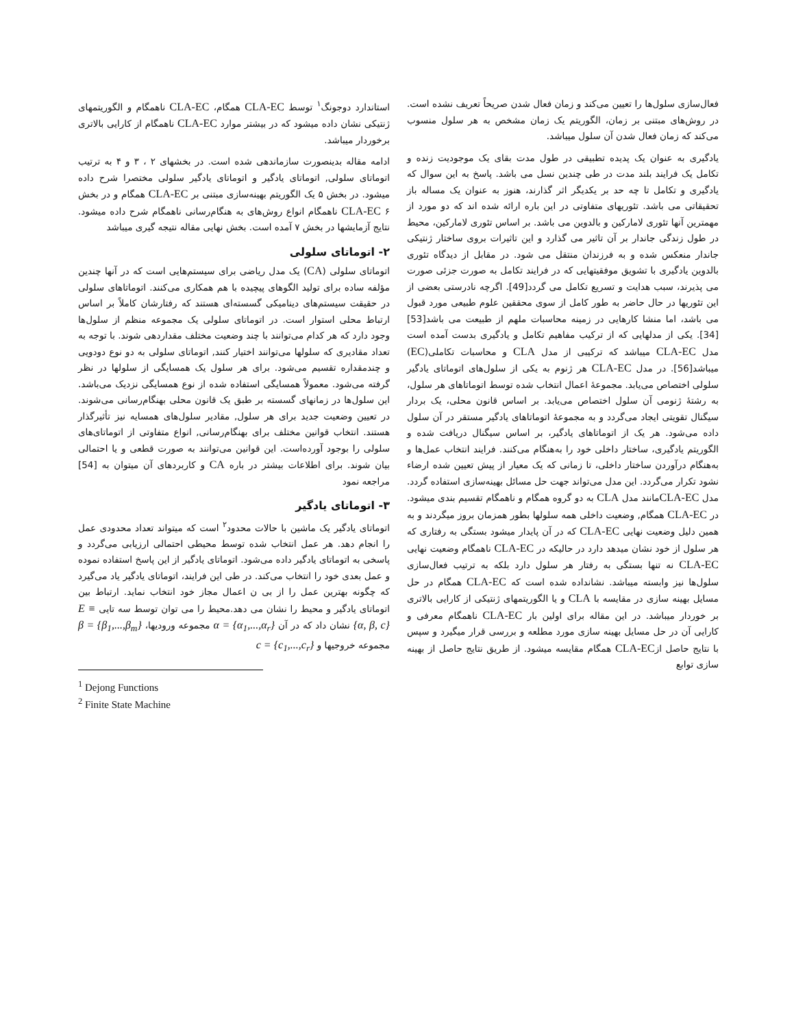فعال‌سازی سلول‌ها را تعیین می‌کند و زمان فعال شدن صریحاً تعریف نشده است. در روش‌های مبتنی بر زمان، الگوریتم یک زمان مشخص به هر سلول منسوب می‌کند که زمان فعال شدن آن سلول میباشد.
یادگیری به عنوان یک پدیده تطبیقی در طول مدت بقای یک موجودیت زنده و تکامل یک فرایند بلند مدت در طی چندین نسل می باشد. پاسخ به این سوال که یادگیری و تکامل تا چه حد بر یکدیگر اثر گذارند، هنوز به عنوان یک مساله باز تحقیقاتی می باشد. تئوریهای متفاوتی در این باره ارائه شده اند که دو مورد از مهمترین آنها تئوری لامارکین و بالدوین می باشد. بر اساس تئوری لامارکین، محیط در طول زندگی جاندار بر آن تاثیر می گذارد و این تاثیرات بروی ساختار ژنتیکی جاندار منعکس شده و به فرزندان منتقل می شود. در مقابل از دیدگاه تئوری بالدوین یادگیری با تشویق موفقیتهایی که در فرایند تکامل به صورت جزئی صورت می پذیرند، سبب هدایت و تسریع تکامل می گردد[49]. اگرچه نادرستی بعضی از این تئوریها در حال حاضر به طور کامل از سوی محققین علوم طبیعی مورد قبول می باشد، اما منشا کارهایی در زمینه محاسبات ملهم از طبیعت می باشد[53][34]. یکی از مدلهایی که از ترکیب مفاهیم تکامل و یادگیری بدست آمده است مدل CLA-EC میباشد که ترکیبی از مدل CLA و محاسبات تکاملی(EC) میباشد[56]. در مدل CLA-EC هر ژنوم به یکی از سلول‌های اتوماتای یادگیر سلولی اختصاص می‌یابد. مجموعهٔ اعمال انتخاب شده توسط اتوماتاهای هر سلول، به رشتهٔ ژنومی آن سلول اختصاص می‌یابد. بر اساس قانون محلی، یک بردار سیگنال تقویتی ایجاد می‌گردد و به مجموعهٔ اتوماتاهای یادگیر مستقر در آن سلول داده می‌شود. هر یک از اتوماتاهای یادگیر، بر اساس سیگنال دریافت شده و الگوریتم یادگیری، ساختار داخلی خود را به‌هنگام می‌کنند. فرایند انتخاب عمل‌ها و به‌هنگام درآوردن ساختار داخلی، تا زمانی که یک معیار از پیش تعیین شده ارضاء نشود تکرار می‌گردد. این مدل می‌تواند جهت حل مسائل بهینه‌سازی استفاده گردد. مدل CLA-ECمانند مدل CLA به دو گروه همگام و ناهمگام تقسیم بندی میشود. در CLA-EC همگام, وضعیت داخلی همه سلولها بطور همزمان بروز میگردند و به همین دلیل وضعیت نهایی CLA-EC که در آن پایدار میشود بستگی به رفتاری که هر سلول از خود نشان میدهد دارد در حالیکه در CLA-EC ناهمگام وضعیت نهایی CLA-EC نه تنها بستگی به رفتار هر سلول دارد بلکه به ترتیب فعال‌سازی سلول‌ها نیز وابسته میباشد. نشانداده شده است که CLA-EC همگام در حل مسایل بهینه سازی در مقایسه با CLA و یا الگوریتمهای ژنتیکی از کارایی بالاتری بر خوردار میباشد. در این مقاله برای اولین بار CLA-EC ناهمگام معرفی و کارایی آن در حل مسایل بهینه سازی مورد مطلعه و بررسی قرار میگیرد و سپس با نتایج حاصل ازCLA-EC همگام مقایسه میشود. از طریق نتایج حاصل از بهینه سازی توابع
استاندارد دوجونگ<sup>۱</sup> توسط CLA-EC همگام، CLA-EC ناهمگام و الگوریتمهای ژنتیکی نشان داده میشود که در بیشتر موارد CLA-EC ناهمگام از کارایی بالاتری برخوردار میباشد.
ادامه مقاله بدینصورت سازماندهی شده است. در بخشهای ۲ ، ۳ و ۴ به ترتیب اتوماتای سلولی, اتوماتای یادگیر و اتوماتای یادگیر سلولی مختصرا شرح داده میشود. در بخش ۵ یک الگوریتم بهینه‌سازی مبتنی بر CLA-EC همگام و در بخش ۶ CLA-EC ناهمگام انواع روش‌های به هنگام‌رسانی ناهمگام شرح داده میشود. نتایج آزمایشها در بخش ۷ آمده است. بخش نهایی مقاله نتیجه گیری میباشد
۲- اتوماتای سلولی
اتوماتای سلولی (CA) یک مدل ریاضی برای سیستم‌هایی است که در آنها چندین مؤلفه ساده برای تولید الگوهای پیچیده با هم همکاری می‌کنند. اتوماتاهای سلولی در حقیقت سیستم‌های دینامیکی گسسته‌ای هستند که رفتارشان کاملاً بر اساس ارتباط محلی استوار است. در اتوماتای سلولی یک مجموعه منظم از سلول‌ها وجود دارد که هر کدام می‌توانند با چند وضعیت مختلف مقداردهی شوند. با توجه به تعداد مقادیری که سلولها می‌توانند اختیار کنند, اتوماتای سلولی به دو نوع دودویی و چندمقداره تقسیم می‌شود. برای هر سلول یک همسایگی از سلولها در نظر گرفته می‌شود. معمولاً همسایگی استفاده شده از نوع همسایگی نزدیک می‌باشد. این سلول‌ها در زمانهای گسسته بر طبق یک قانون محلی بهنگام‌رسانی می‌شوند. در تعیین وضعیت جدید برای هر سلول, مقادیر سلول‌های همسایه نیز تأثیرگذار هستند. انتخاب قوانین مختلف برای بهنگام‌رسانی, انواع متفاوتی از اتوماتای‌های سلولی را بوجود آورده‌است. این قوانین می‌توانند به صورت قطعی و یا احتمالی بیان شوند. برای اطلاعات بیشتر در باره CA و کاربردهای آن میتوان به [54] مراجعه نمود
۳- اتوماتای یادگیر
اتوماتای یادگیر یک ماشین با حالات محدود<sup>۲</sup> است که میتواند تعداد محدودی عمل را انجام دهد. هر عمل انتخاب شده توسط محیطی احتمالی ارزیابی می‌گردد و پاسخی به اتوماتای یادگیر داده می‌شود. اتوماتای یادگیر از این پاسخ استفاده نموده و عمل بعدی خود را انتخاب می‌کند. در طی این فرایند، اتوماتای یادگیر یاد می‌گیرد که چگونه بهترین عمل را از بی ن اعمال مجاز خود انتخاب نماید. ارتباط بین اتوماتای یادگیر و محیط را نشان می دهد.محیط را می توان توسط سه تایی E ≡ {α, β, c} نشان داد که در آن α = {α<sub>1</sub>,...,α<sub>r</sub>} مجموعه ورودیها، β = {β<sub>1</sub>,...,β<sub>m</sub>} مجموعه خروجیها و c = {c<sub>1</sub>,...,c<sub>r</sub>}
<sup>1</sup> Dejong Functions
<sup>2</sup> Finite State Machine